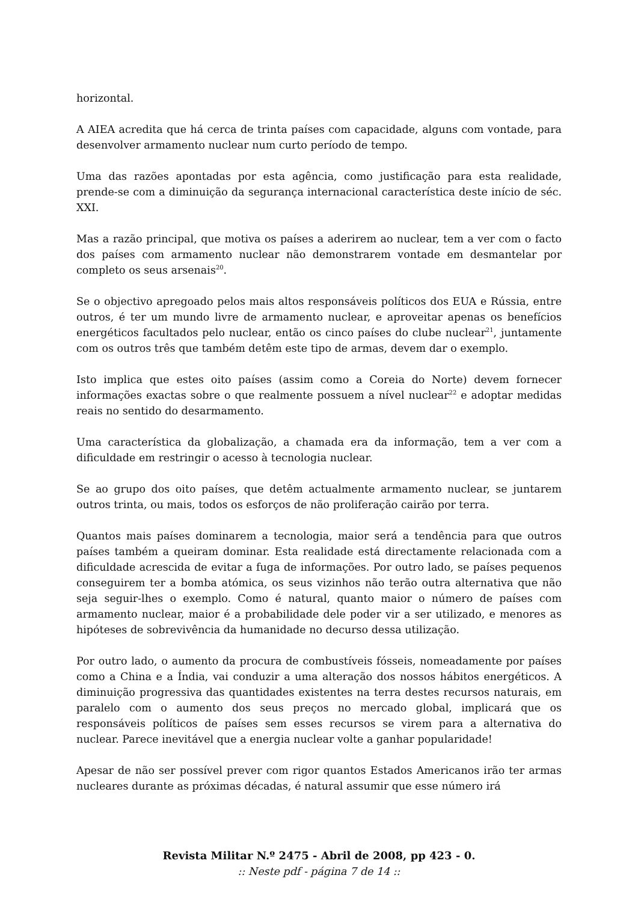horizontal.
A AIEA acredita que há cerca de trinta países com capacidade, alguns com vontade, para desenvolver armamento nuclear num curto período de tempo.
Uma das razões apontadas por esta agência, como justificação para esta realidade, prende-se com a diminuição da segurança internacional característica deste início de séc. XXI.
Mas a razão principal, que motiva os países a aderirem ao nuclear, tem a ver com o facto dos países com armamento nuclear não demonstrarem vontade em desmantelar por completo os seus arsenais<sup>20</sup>.
Se o objectivo apregoado pelos mais altos responsáveis políticos dos EUA e Rússia, entre outros, é ter um mundo livre de armamento nuclear, e aproveitar apenas os benefícios energéticos facultados pelo nuclear, então os cinco países do clube nuclear<sup>21</sup>, juntamente com os outros três que também detêm este tipo de armas, devem dar o exemplo.
Isto implica que estes oito países (assim como a Coreia do Norte) devem fornecer informações exactas sobre o que realmente possuem a nível nuclear<sup>22</sup> e adoptar medidas reais no sentido do desarmamento.
Uma característica da globalização, a chamada era da informação, tem a ver com a dificuldade em restringir o acesso à tecnologia nuclear.
Se ao grupo dos oito países, que detêm actualmente armamento nuclear, se juntarem outros trinta, ou mais, todos os esforços de não proliferação cairão por terra.
Quantos mais países dominarem a tecnologia, maior será a tendência para que outros países também a queiram dominar. Esta realidade está directamente relacionada com a dificuldade acrescida de evitar a fuga de informações. Por outro lado, se países pequenos conseguirem ter a bomba atómica, os seus vizinhos não terão outra alternativa que não seja seguir-lhes o exemplo. Como é natural, quanto maior o número de países com armamento nuclear, maior é a probabilidade dele poder vir a ser utilizado, e menores as hipóteses de sobrevivência da humanidade no decurso dessa utilização.
Por outro lado, o aumento da procura de combustíveis fósseis, nomeadamente por países como a China e a Índia, vai conduzir a uma alteração dos nossos hábitos energéticos. A diminuição progressiva das quantidades existentes na terra destes recursos naturais, em paralelo com o aumento dos seus preços no mercado global, implicará que os responsáveis políticos de países sem esses recursos se virem para a alternativa do nuclear. Parece inevitável que a energia nuclear volte a ganhar popularidade!
Apesar de não ser possível prever com rigor quantos Estados Americanos irão ter armas nucleares durante as próximas décadas, é natural assumir que esse número irá
Revista Militar N.º 2475 - Abril de 2008, pp 423 - 0.
:: Neste pdf - página 7 de 14 ::